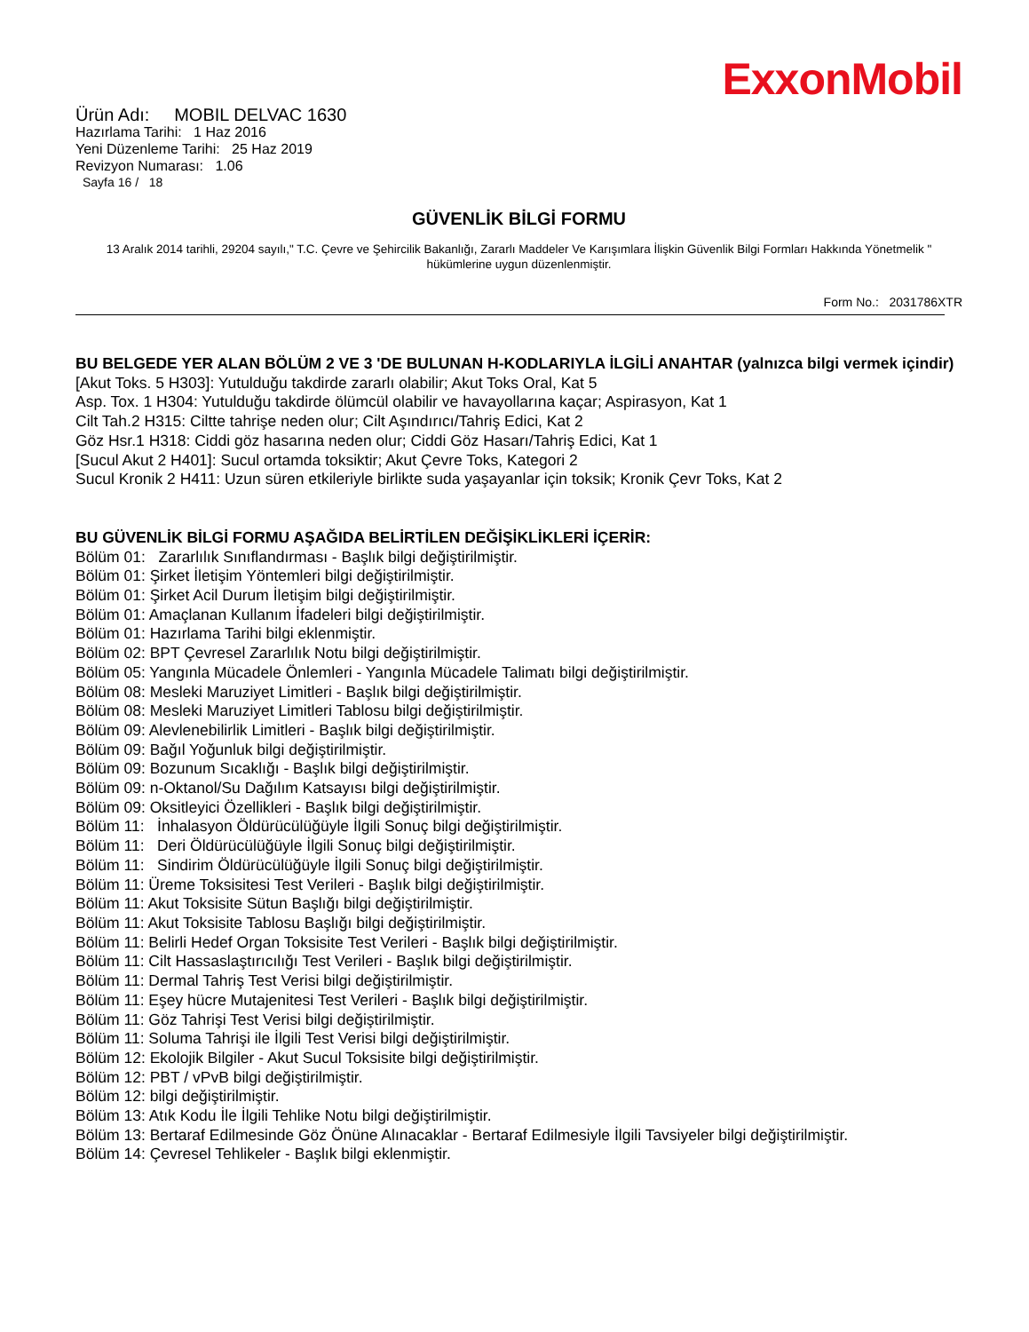ExxonMobil
Ürün Adı: MOBIL DELVAC 1630
Hazırlama Tarihi: 1 Haz 2016
Yeni Düzenleme Tarihi: 25 Haz 2019
Revizyon Numarası: 1.06
Sayfa 16 / 18
GÜVENLİK BİLGİ FORMU
13 Aralık 2014 tarihli, 29204 sayılı," T.C. Çevre ve Şehircilik Bakanlığı, Zararlı Maddeler Ve Karışımlara İlişkin Güvenlik Bilgi Formları Hakkında Yönetmelik " hükümlerine uygun düzenlenmiştir.
Form No.: 2031786XTR
BU BELGEDE YER ALAN BÖLÜM 2 VE 3 'DE BULUNAN H-KODLARIYLA İLGİLİ ANAHTAR (yalnızca bilgi vermek içindir)
[Akut Toks. 5 H303]: Yutulduğu takdirde zararlı olabilir; Akut Toks Oral, Kat 5
Asp. Tox. 1 H304: Yutulduğu takdirde ölümcül olabilir ve havayollarına kaçar; Aspirasyon, Kat 1
Cilt Tah.2 H315: Ciltte tahrişe neden olur; Cilt Aşındırıcı/Tahriş Edici, Kat 2
Göz Hsr.1 H318: Ciddi göz hasarına neden olur; Ciddi Göz Hasarı/Tahriş Edici, Kat 1
[Sucul Akut 2 H401]: Sucul ortamda toksiktir; Akut Çevre Toks, Kategori 2
Sucul Kronik 2 H411: Uzun süren etkileriyle birlikte suda yaşayanlar için toksik; Kronik Çevr Toks, Kat 2
BU GÜVENLİK BİLGİ FORMU AŞAĞIDA BELİRTİLEN DEĞİŞİKLİKLERİ İÇERİR:
Bölüm 01: Zararlılık Sınıflandırması - Başlık bilgi değiştirilmiştir.
Bölüm 01: Şirket İletişim Yöntemleri bilgi değiştirilmiştir.
Bölüm 01: Şirket Acil Durum İletişim bilgi değiştirilmiştir.
Bölüm 01: Amaçlanan Kullanım İfadeleri bilgi değiştirilmiştir.
Bölüm 01: Hazırlama Tarihi bilgi eklenmiştir.
Bölüm 02: BPT Çevresel Zararlılık Notu bilgi değiştirilmiştir.
Bölüm 05: Yangınla Mücadele Önlemleri - Yangınla Mücadele Talimatı bilgi değiştirilmiştir.
Bölüm 08: Mesleki Maruziyet Limitleri - Başlık bilgi değiştirilmiştir.
Bölüm 08: Mesleki Maruziyet Limitleri Tablosu bilgi değiştirilmiştir.
Bölüm 09: Alevlenebilirlik Limitleri - Başlık bilgi değiştirilmiştir.
Bölüm 09: Bağıl Yoğunluk bilgi değiştirilmiştir.
Bölüm 09: Bozunum Sıcaklığı - Başlık bilgi değiştirilmiştir.
Bölüm 09: n-Oktanol/Su Dağılım Katsayısı bilgi değiştirilmiştir.
Bölüm 09: Oksitleyici Özellikleri - Başlık bilgi değiştirilmiştir.
Bölüm 11: İnhalasyon Öldürücülüğüyle İlgili Sonuç bilgi değiştirilmiştir.
Bölüm 11: Deri Öldürücülüğüyle İlgili Sonuç bilgi değiştirilmiştir.
Bölüm 11: Sindirim Öldürücülüğüyle İlgili Sonuç bilgi değiştirilmiştir.
Bölüm 11: Üreme Toksisitesi Test Verileri - Başlık bilgi değiştirilmiştir.
Bölüm 11: Akut Toksisite Sütun Başlığı bilgi değiştirilmiştir.
Bölüm 11: Akut Toksisite Tablosu Başlığı bilgi değiştirilmiştir.
Bölüm 11: Belirli Hedef Organ Toksisite Test Verileri - Başlık bilgi değiştirilmiştir.
Bölüm 11: Cilt Hassaslaştırıcılığı Test Verileri - Başlık bilgi değiştirilmiştir.
Bölüm 11: Dermal Tahriş Test Verisi bilgi değiştirilmiştir.
Bölüm 11: Eşey hücre Mutajenitesi Test Verileri - Başlık bilgi değiştirilmiştir.
Bölüm 11: Göz Tahrişi Test Verisi bilgi değiştirilmiştir.
Bölüm 11: Soluma Tahrişi ile İlgili Test Verisi bilgi değiştirilmiştir.
Bölüm 12: Ekolojik Bilgiler - Akut Sucul Toksisite bilgi değiştirilmiştir.
Bölüm 12: PBT / vPvB bilgi değiştirilmiştir.
Bölüm 12: bilgi değiştirilmiştir.
Bölüm 13: Atık Kodu İle İlgili Tehlike Notu bilgi değiştirilmiştir.
Bölüm 13: Bertaraf Edilmesinde Göz Önüne Alınacaklar - Bertaraf Edilmesiyle İlgili Tavsiyeler bilgi değiştirilmiştir.
Bölüm 14: Çevresel Tehlikeler - Başlık bilgi eklenmiştir.